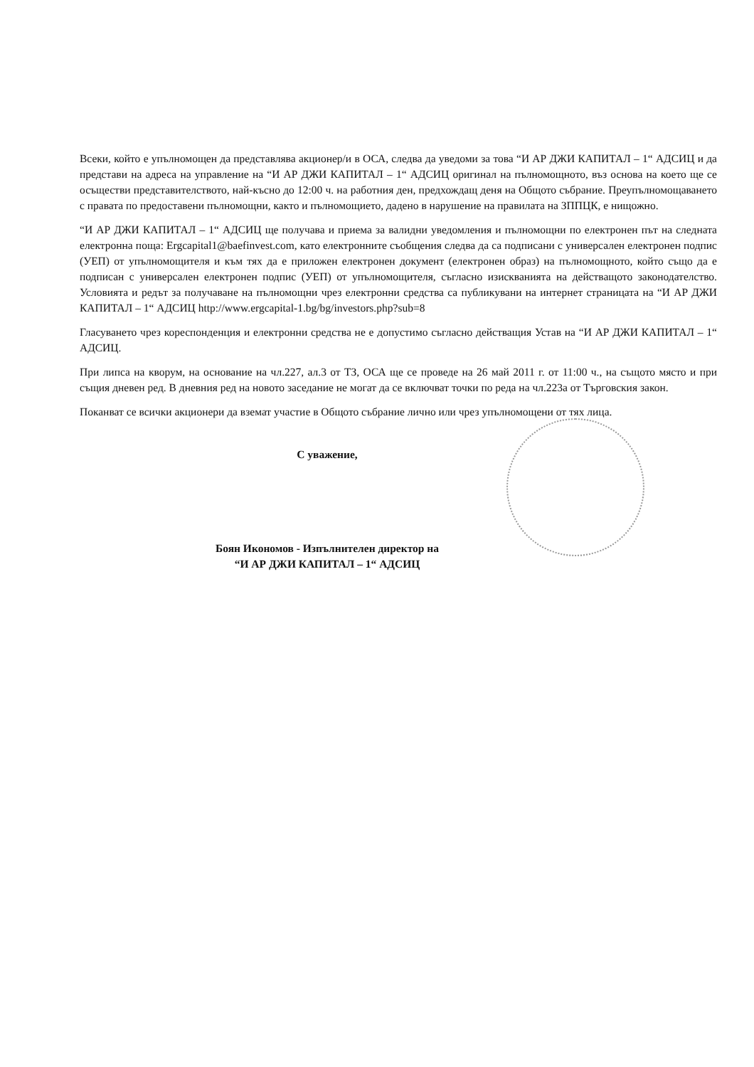Всеки, който е упълномощен да представлява акционер/и в ОСА, следва да уведоми за това “И АР ДЖИ КАПИТАЛ – 1“ АДСИЦ и да представи на адреса на управление на “И АР ДЖИ КАПИТАЛ – 1“ АДСИЦ оригинал на пълномощното, въз основа на което ще се осъществи представителството, най-късно до 12:00 ч. на работния ден, предхождащ деня на Общото събрание. Преупълномощаването с правата по предоставени пълномощни, както и пълномощието, дадено в нарушение на правилата на ЗППЦК, е нищожно.
“И АР ДЖИ КАПИТАЛ – 1“ АДСИЦ ще получава и приема за валидни уведомления и пълномощни по електронен път на следната електронна поща: Ergcapital1@baefinvest.com, като електронните съобщения следва да са подписани с универсален електронен подпис (УЕП) от упълномощителя и към тях да е приложен електронен документ (електронен образ) на пълномощното, който също да е подписан с универсален електронен подпис (УЕП) от упълномощителя, съгласно изискванията на действащото законодателство. Условията и редът за получаване на пълномощни чрез електронни средства са публикувани на интернет страницата на “И АР ДЖИ КАПИТАЛ – 1“ АДСИЦ http://www.ergcapital-1.bg/bg/investors.php?sub=8
Гласуването чрез кореспонденция и електронни средства не е допустимо съгласно действащия Устав на “И АР ДЖИ КАПИТАЛ – 1“ АДСИЦ.
При липса на кворум, на основание на чл.227, ал.3 от ТЗ, ОСА ще се проведе на 26 май 2011 г. от 11:00 ч., на същото място и при същия дневен ред. В дневния ред на новото заседание не могат да се включват точки по реда на чл.223а от Търговския закон.
Поканват се всички акционери да вземат участие в Общото събрание лично или чрез упълномощени от тях лица.
С уважение,
Боян Икономов - Изпълнителен директор на
“И АР ДЖИ КАПИТАЛ – 1“ АДСИЦ